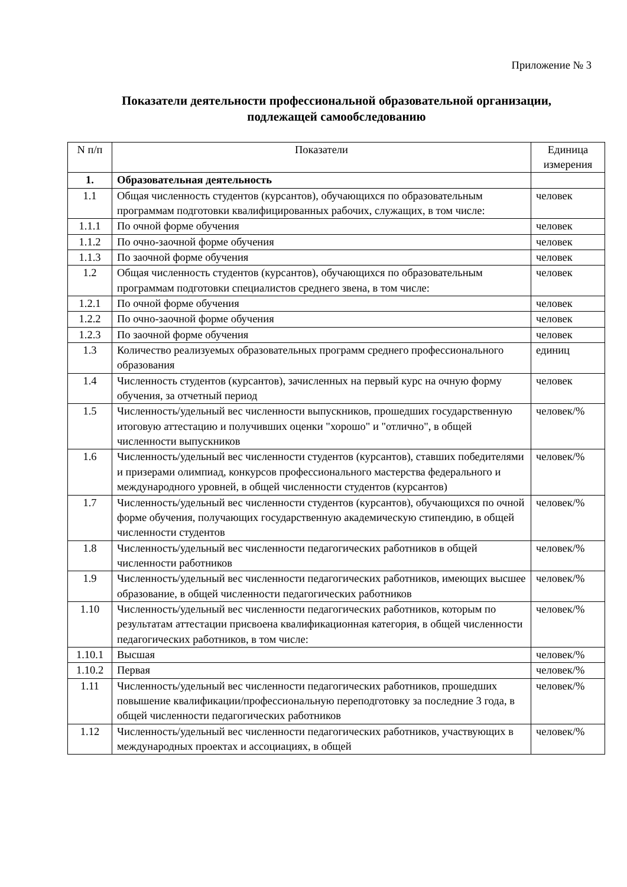Приложение № 3
Показатели деятельности профессиональной образовательной организации,
подлежащей самообследованию
| N п/п | Показатели | Единица измерения |
| --- | --- | --- |
| 1. | Образовательная деятельность | |
| 1.1 | Общая численность студентов (курсантов), обучающихся по образовательным программам подготовки квалифицированных рабочих, служащих, в том числе: | человек |
| 1.1.1 | По очной форме обучения | человек |
| 1.1.2 | По очно-заочной форме обучения | человек |
| 1.1.3 | По заочной форме обучения | человек |
| 1.2 | Общая численность студентов (курсантов), обучающихся по образовательным программам подготовки специалистов среднего звена, в том числе: | человек |
| 1.2.1 | По очной форме обучения | человек |
| 1.2.2 | По очно-заочной форме обучения | человек |
| 1.2.3 | По заочной форме обучения | человек |
| 1.3 | Количество реализуемых образовательных программ среднего профессионального образования | единиц |
| 1.4 | Численность студентов (курсантов), зачисленных на первый курс на очную форму обучения, за отчетный период | человек |
| 1.5 | Численность/удельный вес численности выпускников, прошедших государственную итоговую аттестацию и получивших оценки "хорошо" и "отлично", в общей численности выпускников | человек/% |
| 1.6 | Численность/удельный вес численности студентов (курсантов), ставших победителями и призерами олимпиад, конкурсов профессионального мастерства федерального и международного уровней, в общей численности студентов (курсантов) | человек/% |
| 1.7 | Численность/удельный вес численности студентов (курсантов), обучающихся по очной форме обучения, получающих государственную академическую стипендию, в общей численности студентов | человек/% |
| 1.8 | Численность/удельный вес численности педагогических работников в общей численности работников | человек/% |
| 1.9 | Численность/удельный вес численности педагогических работников, имеющих высшее образование, в общей численности педагогических работников | человек/% |
| 1.10 | Численность/удельный вес численности педагогических работников, которым по результатам аттестации присвоена квалификационная категория, в общей численности педагогических работников, в том числе: | человек/% |
| 1.10.1 | Высшая | человек/% |
| 1.10.2 | Первая | человек/% |
| 1.11 | Численность/удельный вес численности педагогических работников, прошедших повышение квалификации/профессиональную переподготовку за последние 3 года, в общей численности педагогических работников | человек/% |
| 1.12 | Численность/удельный вес численности педагогических работников, участвующих в международных проектах и ассоциациях, в общей | человек/% |